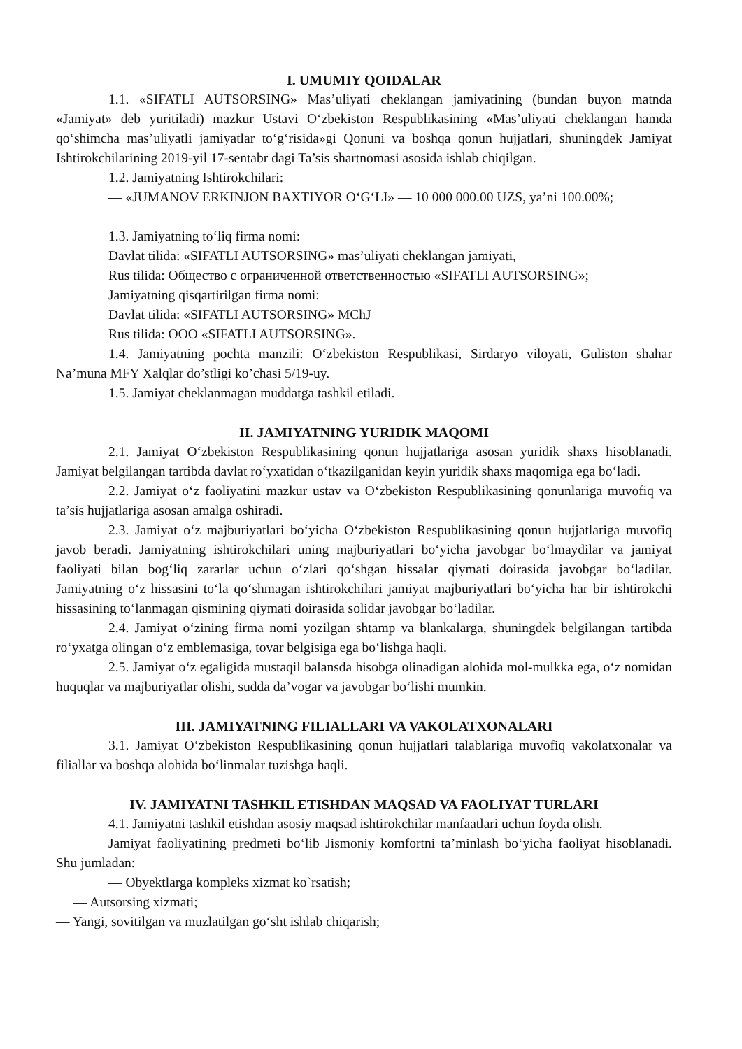I. UMUMIY QOIDALAR
1.1. «SIFATLI AUTSORSING» Mas’uliyati cheklangan jamiyatining (bundan buyon matnda «Jamiyat» deb yuritiladi) mazkur Ustavi O‘zbekiston Respublikasining «Mas’uliyati cheklangan hamda qo‘shimcha mas’uliyatli jamiyatlar to‘g‘risida»gi Qonuni va boshqa qonun hujjatlari, shuningdek Jamiyat Ishtirokchilarining 2019-yil 17-sentabr dagi Ta’sis shartnomasi asosida ishlab chiqilgan.
1.2. Jamiyatning Ishtirokchilari:
— «JUMANOV ERKINJON BAXTIYOR O‘G‘LI» — 10 000 000.00 UZS, ya’ni 100.00%;
1.3. Jamiyatning to‘liq firma nomi:
Davlat tilida: «SIFATLI AUTSORSING» mas’uliyati cheklangan jamiyati,
Rus tilida: Общество с ограниченной ответственностью «SIFATLI AUTSORSING»;
Jamiyatning qisqartirilgan firma nomi:
Davlat tilida: «SIFATLI AUTSORSING» MChJ
Rus tilida: OOO «SIFATLI AUTSORSING».
1.4. Jamiyatning pochta manzili: O‘zbekiston Respublikasi, Sirdaryo viloyati, Guliston shahar Na’muna MFY Xalqlar do’stligi ko’chasi 5/19-uy.
1.5. Jamiyat cheklanmagan muddatga tashkil etiladi.
II. JAMIYATNING YURIDIK MAQOMI
2.1. Jamiyat O‘zbekiston Respublikasining qonun hujjatlariga asosan yuridik shaxs hisoblanadi. Jamiyat belgilangan tartibda davlat ro‘yxatidan o‘tkazilganidan keyin yuridik shaxs maqomiga ega bo‘ladi.
2.2. Jamiyat o‘z faoliyatini mazkur ustav va O‘zbekiston Respublikasining qonunlariga muvofiq va ta’sis hujjatlariga asosan amalga oshiradi.
2.3. Jamiyat o‘z majburiyatlari bo‘yicha O‘zbekiston Respublikasining qonun hujjatlariga muvofiq javob beradi. Jamiyatning ishtirokchilari uning majburiyatlari bo‘yicha javobgar bo‘lmaydilar va jamiyat faoliyati bilan bog‘liq zararlar uchun o‘zlari qo‘shgan hissalar qiymati doirasida javobgar bo‘ladilar. Jamiyatning o‘z hissasini to‘la qo‘shmagan ishtirokchilari jamiyat majburiyatlari bo‘yicha har bir ishtirokchi hissasining to‘lanmagan qismining qiymati doirasida solidar javobgar bo‘ladilar.
2.4. Jamiyat o‘zining firma nomi yozilgan shtamp va blankalarga, shuningdek belgilangan tartibda ro‘yxatga olingan o‘z emblemasiga, tovar belgisiga ega bo‘lishga haqli.
2.5. Jamiyat o‘z egaligida mustaqil balansda hisobga olinadigan alohida mol-mulkka ega, o‘z nomidan huquqlar va majburiyatlar olishi, sudda da’vogar va javobgar bo‘lishi mumkin.
III. JAMIYATNING FILIALLARI VA VAKOLATXONALARI
3.1. Jamiyat O‘zbekiston Respublikasining qonun hujjatlari talablariga muvofiq vakolatxonalar va filiallar va boshqa alohida bo‘linmalar tuzishga haqli.
IV. JAMIYATNI TASHKIL ETISHDAN MAQSAD VA FAOLIYAT TURLARI
4.1. Jamiyatni tashkil etishdan asosiy maqsad ishtirokchilar manfaatlari uchun foyda olish.
Jamiyat faoliyatining predmeti bo‘lib Jismoniy komfortni ta’minlash bo‘yicha faoliyat hisoblanadi. Shu jumladan:
— Obyektlarga kompleks xizmat ko`rsatish;
— Autsorsing xizmati;
— Yangi, sovitilgan va muzlatilgan go‘sht ishlab chiqarish;